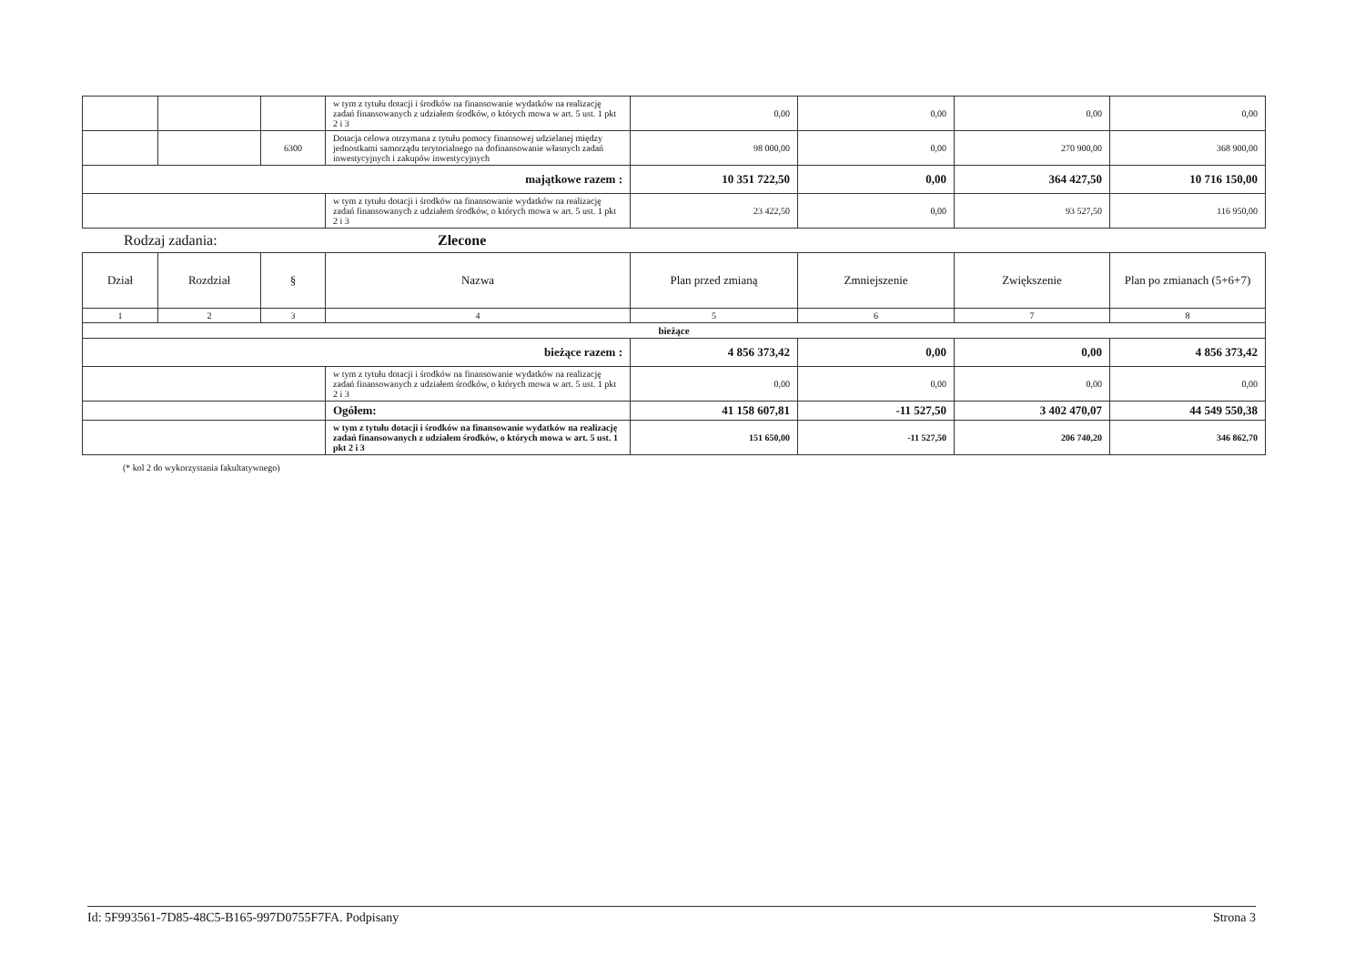| | | | w tym z tytułu dotacji i środków na finansowanie wydatków na realizację zadań finansowanych z udziałem środków, o których mowa w art. 5 ust. 1 pkt 2 i 3 | 0,00 | 0,00 | 0,00 | 0,00 |
| | | 6300 | Dotacja celowa otrzymana z tytułu pomocy finansowej udzielanej między jednostkami samorządu terytorialnego na dofinansowanie własnych zadań inwestycyjnych i zakupów inwestycyjnych | 98 000,00 | 0,00 | 270 900,00 | 368 900,00 |
| majątkowe razem : | | | | 10 351 722,50 | 0,00 | 364 427,50 | 10 716 150,00 |
| | | | w tym z tytułu dotacji i środków na finansowanie wydatków na realizację zadań finansowanych z udziałem środków, o których mowa w art. 5 ust. 1 pkt 2 i 3 | 23 422,50 | 0,00 | 93 527,50 | 116 950,00 |
Rodzaj zadania: Zlecone
| Dział | Rozdział | § | Nazwa | Plan przed zmianą | Zmniejszenie | Zwiększenie | Plan po zmianach (5+6+7) |
| 1 | 2 | 3 | 4 | 5 | 6 | 7 | 8 |
| bieżące | | | | | | | |
| bieżące razem : | | | | 4 856 373,42 | 0,00 | 0,00 | 4 856 373,42 |
| | | | w tym z tytułu dotacji i środków na finansowanie wydatków na realizację zadań finansowanych z udziałem środków, o których mowa w art. 5 ust. 1 pkt 2 i 3 | 0,00 | 0,00 | 0,00 | 0,00 |
| | | | Ogółem: | 41 158 607,81 | -11 527,50 | 3 402 470,07 | 44 549 550,38 |
| | | | w tym z tytułu dotacji i środków na finansowanie wydatków na realizację zadań finansowanych z udziałem środków, o których mowa w art. 5 ust. 1 pkt 2 i 3 | 151 650,00 | -11 527,50 | 206 740,20 | 346 862,70 |
(* kol 2 do wykorzystania fakultatywnego)
Id: 5F993561-7D85-48C5-B165-997D0755F7FA. Podpisany Strona 3